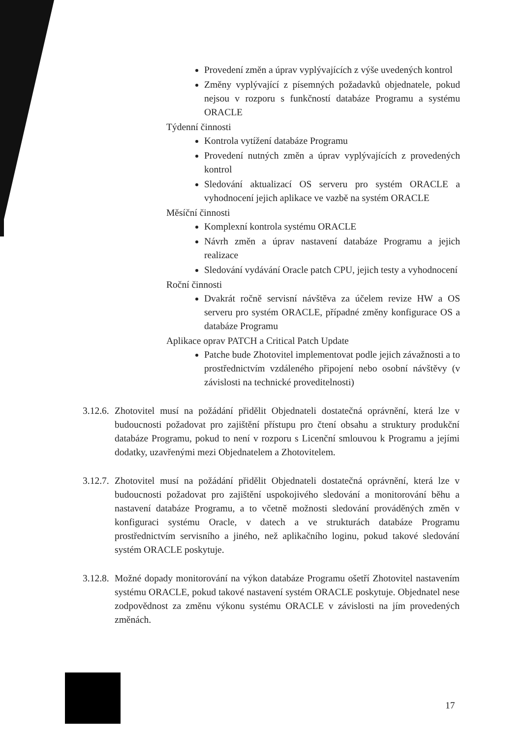Provedení změn a úprav vyplývajících z výše uvedených kontrol
Změny vyplývající z písemných požadavků objednatele, pokud nejsou v rozporu s funkčností databáze Programu a systému ORACLE
Týdenní činnosti
Kontrola vytížení databáze Programu
Provedení nutných změn a úprav vyplývajících z provedených kontrol
Sledování aktualizací OS serveru pro systém ORACLE a vyhodnocení jejich aplikace ve vazbě na systém ORACLE
Měsíční činnosti
Komplexní kontrola systému ORACLE
Návrh změn a úprav nastavení databáze Programu a jejich realizace
Sledování vydávání Oracle patch CPU, jejich testy a vyhodnocení
Roční činnosti
Dvakrát ročně servisní návštěva za účelem revize HW a OS serveru pro systém ORACLE, případné změny konfigurace OS a databáze Programu
Aplikace oprav PATCH a Critical Patch Update
Patche bude Zhotovitel implementovat podle jejich závažnosti a to prostřednictvím vzdáleného připojení nebo osobní návštěvy (v závislosti na technické proveditelnosti)
3.12.6.
Zhotovitel musí na požádání přidělit Objednateli dostatečná oprávnění, která lze v budoucnosti požadovat pro zajištění přístupu pro čtení obsahu a struktury produkční databáze Programu, pokud to není v rozporu s Licenční smlouvou k Programu a jejími dodatky, uzavřenými mezi Objednatelem a Zhotovitelem.
3.12.7.
Zhotovitel musí na požádání přidělit Objednateli dostatečná oprávnění, která lze v budoucnosti požadovat pro zajištění uspokojivého sledování a monitorování běhu a nastavení databáze Programu, a to včetně možnosti sledování prováděných změn v konfiguraci systému Oracle, v datech a ve strukturách databáze Programu prostřednictvím servisního a jiného, než aplikačního loginu, pokud takové sledování systém ORACLE poskytuje.
3.12.8.
Možné dopady monitorování na výkon databáze Programu ošetří Zhotovitel nastavením systému ORACLE, pokud takové nastavení systém ORACLE poskytuje. Objednatel nese zodpovědnost za změnu výkonu systému ORACLE v závislosti na jím provedených změnách.
17